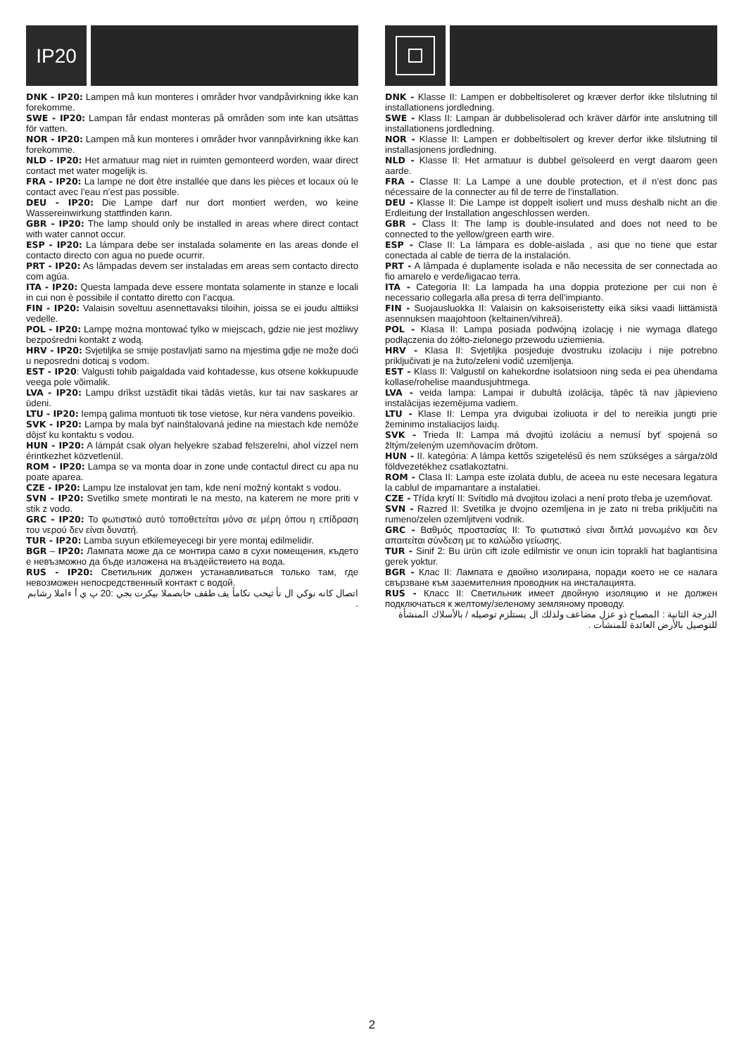IP20
DNK - IP20: Lampen må kun monteres i områder hvor vandpåvirkning ikke kan forekomme.
SWE - IP20: Lampan får endast monteras på områden som inte kan utsättas för vatten.
NOR - IP20: Lampen må kun monteres i områder hvor vannpåvirkning ikke kan forekomme.
NLD - IP20: Het armatuur mag niet in ruimten gemonteerd worden, waar direct contact met water mogelijk is.
FRA - IP20: La lampe ne doit être installée que dans les pièces et locaux où le contact avec l’eau n’est pas possible.
DEU - IP20: Die Lampe darf nur dort montiert werden, wo keine Wassereinwirkung stattfinden kann.
GBR - IP20: The lamp should only be installed in areas where direct contact with water cannot occur.
ESP - IP20: La lámpara debe ser instalada solamente en las areas donde el contacto directo con agua no puede ocurrir.
PRT - IP20: As lâmpadas devem ser instaladas em areas sem contacto directo com agúa.
ITA - IP20: Questa lampada deve essere montata solamente in stanze e locali in cui non è possibile il contatto diretto con l’acqua.
FIN - IP20: Valaisin soveltuu asennettavaksi tiloihin, joissa se ei joudu alttiiksi vedelle.
POL - IP20: Lampę można montować tylko w miejscach, gdzie nie jest możliwy bezpośredni kontakt z wodą.
HRV - IP20: Svjetiljka se smije postavljati samo na mjestima gdje ne može doći u neposredni doticaj s vodom.
EST - IP20: Valgusti tohib paigaldada vaid kohtadesse, kus otsene kokkupuude veega pole võimalik.
LVA - IP20: Lampu drīkst uzstādīt tikai tādās vietās, kur tai nav saskares ar ūdeni.
LTU - IP20: Iempą galima montuoti tik tose vietose, kur nėra vandens poveikio.
SVK - IP20: Lampa by mala byť nainštalovaná jedine na miestach kde nemôže dôjsť ku kontaktu s vodou.
HUN - IP20: A lámpát csak olyan helyekre szabad felszerelni, ahol vízzel nem érintkezhet közvetlenül.
ROM - IP20: Lampa se va monta doar in zone unde contactul direct cu apa nu poate aparea.
CZE - IP20: Lampu lze instalovat jen tam, kde není možný kontakt s vodou.
SVN - IP20: Svetilko smete montirati le na mesto, na katerem ne more priti v stik z vodo.
GRC - IP20: Το φωτιστικό αυτό τοποθετείται μόνο σε μέρη όπου η επίδραση του νερού δεν είναι δυνατή.
TUR - IP20: Lamba suyun etkilemeyecegi bir yere montaj edilmelidir.
BGR – IP20: Лампата може да се монтира само в сухи помещения, където е невъзможно да бъде изложена на въздействието на вода.
RUS - IP20: Светильник должен устанавливаться только там, где невозможен непосредственный контакт с водой.
اتصال كانه نوكي ال نأ ثيحب نكامأ يف طقف حابصملا بيكرت بجي :20 پ ي أ ءاملا رشابم .
DNK - Klasse II: Lampen er dobbeltisoleret og kræver derfor ikke tilslutning til installationens jordledning.
SWE - Klass II: Lampan är dubbelisolerad och kräver därför inte anslutning till installationens jordledning.
NOR - Klasse II: Lampen er dobbeltisolert og krever derfor ikke tilslutning til installasjonens jordledning.
NLD - Klasse II: Het armatuur is dubbel geïsoleerd en vergt daarom geen aarde.
FRA - Classe II: La Lampe a une double protection, et il n’est donc pas nécessaire de la connecter au fil de terre de l’installation.
DEU - Klasse II: Die Lampe ist doppelt isoliert und muss deshalb nicht an die Erdleitung der Installation angeschlossen werden.
GBR - Class II: The lamp is double-insulated and does not need to be connected to the yellow/green earth wire.
ESP - Clase II: La lámpara es doble-aislada , asi que no tiene que estar conectada al cable de tierra de la instalación.
PRT - A lâmpada é duplamente isolada e não necessita de ser connectada ao fio amarelo e verde/ligacao terra.
ITA - Categoria II: La lampada ha una doppia protezione per cui non è necessario collegarla alla presa di terra dell’impianto.
FIN - Suojausluokka II: Valaisin on kaksoiseristetty eikä siksi vaadi liittämistä asennuksen maajohtoon (keltainen/vihreä).
POL - Klasa II: Lampa posiada podwójną izolację i nie wymaga dlatego podłączenia do żółto-zielonego przewodu uziemienia.
HRV - Klasa II: Svjetiljka posjeduje dvostruku izolaciju i nije potrebno priključivati je na žuto/zeleni vodič uzemljenja.
EST - Klass II: Valgustil on kahekordne isolatsioon ning seda ei pea ühendama kollase/rohelise maandusjuhtmega.
LVA - veida lampa: Lampai ir dubultā izolācija, tāpēc tā nav jāpievieno instalācijas iezemējuma vadiem.
LTU - Klase II: Lempa yra dvigubai izoliuota ir del to nereikia jungti prie žeminimo instaliacijos laidų.
SVK - Trieda II: Lampa má dvojitú izoláciu a nemusí byť spojená so žltým/zeleným uzemňovacím drôtom.
HUN - II. kategória: A lámpa kettős szigetelésű és nem szükséges a sárga/zöld földvezetékhez csatlakoztatni.
ROM - Clasa II: Lampa este izolata dublu, de aceea nu este necesara legatura la cablul de impamantare a instalatiei.
CZE - Třída krytí II: Svítidlo má dvojitou izolaci a není proto třeba je uzemňovat.
SVN - Razred II: Svetilka je dvojno ozemljena in je zato ni treba priključiti na rumeno/zelen ozemljitveni vodnik.
GRC - Βαθμός προστασίας II: Το φωτιστικό είναι διπλά μονωμένο και δεν απαιτείται σύνδεση με το καλώδιο γείωσης.
TUR - Sinif 2: Bu ürün cift izole edilmistir ve onun icin toprakli hat baglantisina gerek yoktur.
BGR - Клас II: Лампата е двойно изолирана, поради което не се налага свързване към заземителния проводник на инсталацията.
RUS - Класс II: Светильник имеет двойную изоляцию и не должен подключаться к желтому/зеленому земляному проводу.
الدرجة الثانية : المصباح ذو عزل مضاعف ولذلك ال يستلزم توصيله / بالأسلاك المنشأة للتوصيل بالأرض العائدة للمنشآت .
2